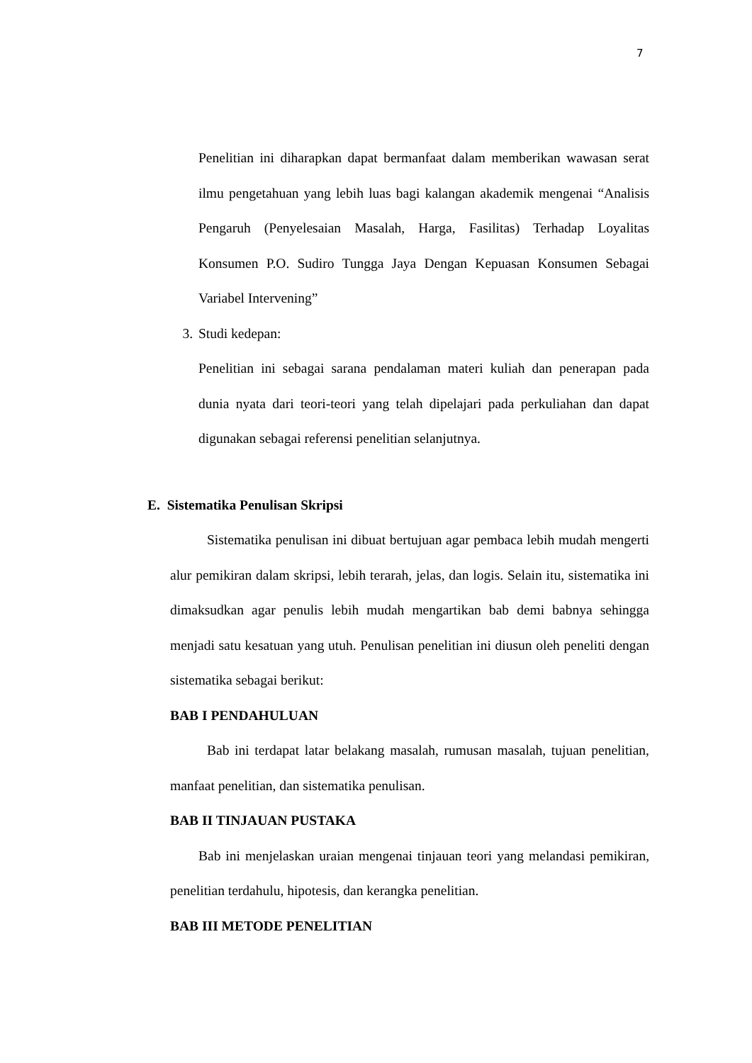7
Penelitian ini diharapkan dapat bermanfaat dalam memberikan wawasan serat ilmu pengetahuan yang lebih luas bagi kalangan akademik mengenai “Analisis Pengaruh (Penyelesaian Masalah, Harga, Fasilitas) Terhadap Loyalitas Konsumen P.O. Sudiro Tungga Jaya Dengan Kepuasan Konsumen Sebagai Variabel Intervening”
3. Studi kedepan:
Penelitian ini sebagai sarana pendalaman materi kuliah dan penerapan pada dunia nyata dari teori-teori yang telah dipelajari pada perkuliahan dan dapat digunakan sebagai referensi penelitian selanjutnya.
E. Sistematika Penulisan Skripsi
Sistematika penulisan ini dibuat bertujuan agar pembaca lebih mudah mengerti alur pemikiran dalam skripsi, lebih terarah, jelas, dan logis. Selain itu, sistematika ini dimaksudkan agar penulis lebih mudah mengartikan bab demi babnya sehingga menjadi satu kesatuan yang utuh. Penulisan penelitian ini diusun oleh peneliti dengan sistematika sebagai berikut:
BAB I PENDAHULUAN
Bab ini terdapat latar belakang masalah, rumusan masalah, tujuan penelitian, manfaat penelitian, dan sistematika penulisan.
BAB II TINJAUAN PUSTAKA
Bab ini menjelaskan uraian mengenai tinjauan teori yang melandasi pemikiran, penelitian terdahulu, hipotesis, dan kerangka penelitian.
BAB III METODE PENELITIAN